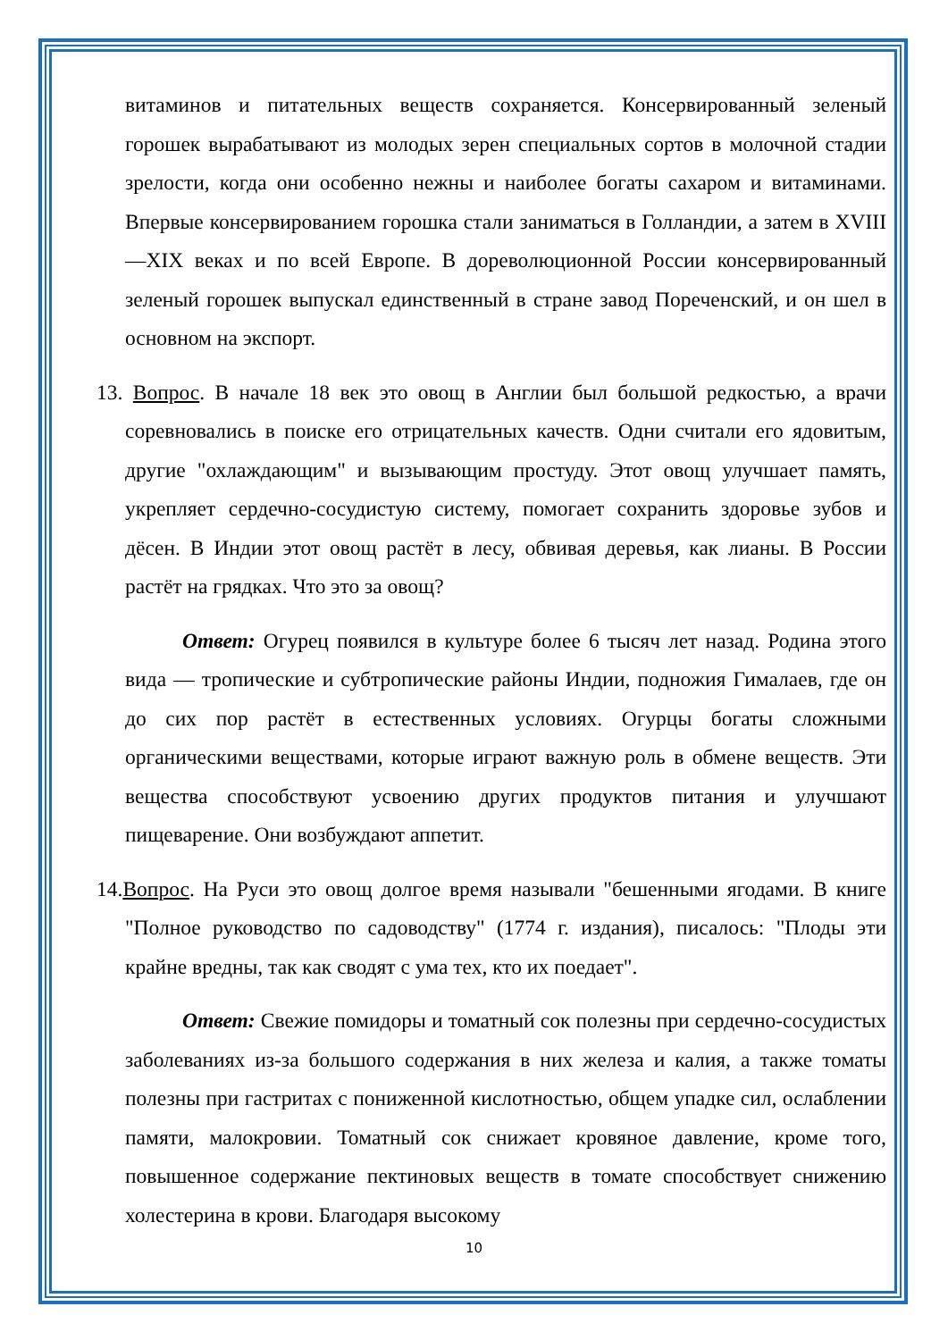витаминов и питательных веществ сохраняется. Консервированный зеленый горошек вырабатывают из молодых зерен специальных сортов в молочной стадии зрелости, когда они особенно нежны и наиболее богаты сахаром и витаминами. Впервые консервированием горошка стали заниматься в Голландии, а затем в XVIII—XIX веках и по всей Европе. В дореволюционной России консервированный зеленый горошек выпускал единственный в стране завод Пореченский, и он шел в основном на экспорт.
13. Вопрос. В начале 18 век это овощ в Англии был большой редкостью, а врачи соревновались в поиске его отрицательных качеств. Одни считали его ядовитым, другие "охлаждающим" и вызывающим простуду. Этот овощ улучшает память, укрепляет сердечно-сосудистую систему, помогает сохранить здоровье зубов и дёсен. В Индии этот овощ растёт в лесу, обвивая деревья, как лианы. В России растёт на грядках. Что это за овощ?
Ответ: Огурец появился в культуре более 6 тысяч лет назад. Родина этого вида — тропические и субтропические районы Индии, подножия Гималаев, где он до сих пор растёт в естественных условиях. Огурцы богаты сложными органическими веществами, которые играют важную роль в обмене веществ. Эти вещества способствуют усвоению других продуктов питания и улучшают пищеварение. Они возбуждают аппетит.
14.Вопрос. На Руси это овощ долгое время называли "бешенными ягодами. В книге "Полное руководство по садоводству" (1774 г. издания), писалось: "Плоды эти крайне вредны, так как сводят с ума тех, кто их поедает".
Ответ: Свежие помидоры и томатный сок полезны при сердечно-сосудистых заболеваниях из-за большого содержания в них железа и калия, а также томаты полезны при гастритах с пониженной кислотностью, общем упадке сил, ослаблении памяти, малокровии. Томатный сок снижает кровяное давление, кроме того, повышенное содержание пектиновых веществ в томате способствует снижению холестерина в крови. Благодаря высокому
10